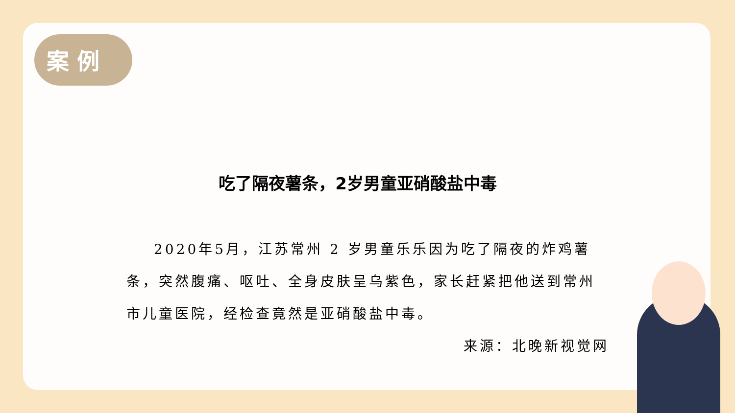案 例
吃了隔夜薯条，2岁男童亚硝酸盐中毒
2020年5月，江苏常州 2 岁男童乐乐因为吃了隔夜的炸鸡薯条，突然腹痛、呕吐、全身皮肤呈乌紫色，家长赶紧把他送到常州市儿童医院，经检查竟然是亚硝酸盐中毒。
来源：北晚新视觉网